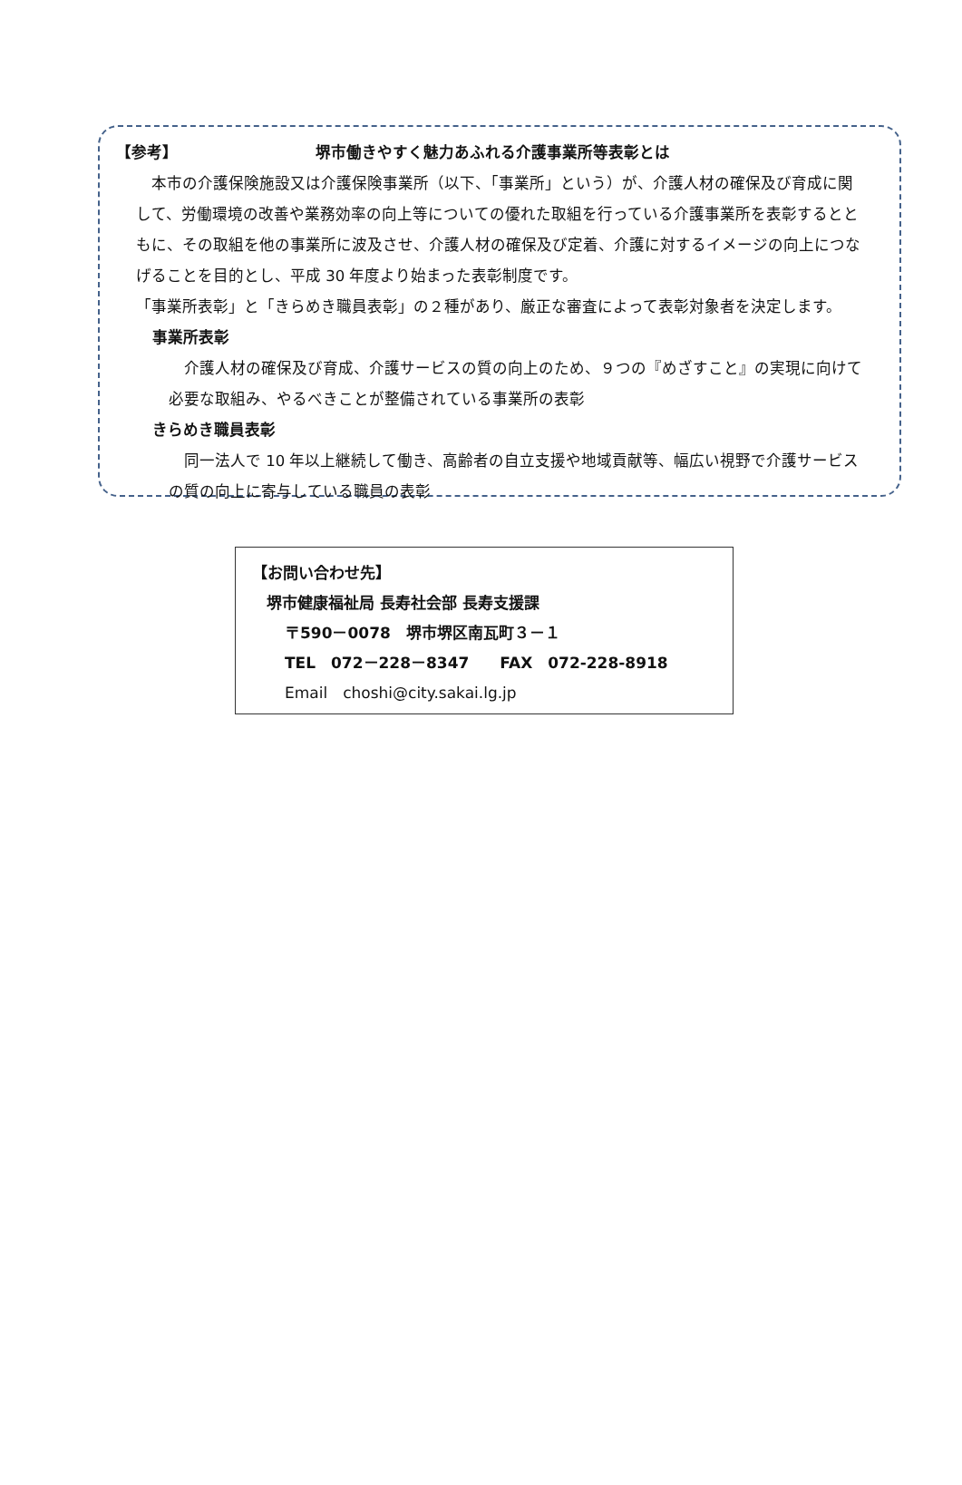【参考】 堺市働きやすく魅力あふれる介護事業所等表彰とは
　本市の介護保険施設又は介護保険事業所（以下、「事業所」という）が、介護人材の確保及び育成に関して、労働環境の改善や業務効率の向上等についての優れた取組を行っている介護事業所を表彰するとともに、その取組を他の事業所に波及させ、介護人材の確保及び定着、介護に対するイメージの向上につなげることを目的とし、平成 30 年度より始まった表彰制度です。
「事業所表彰」と「きらめき職員表彰」の２種があり、厳正な審査によって表彰対象者を決定します。
事業所表彰
　介護人材の確保及び育成、介護サービスの質の向上のため、９つの『めざすこと』の実現に向けて必要な取組み、やるべきことが整備されている事業所の表彰
きらめき職員表彰
　同一法人で 10 年以上継続して働き、高齢者の自立支援や地域貢献等、幅広い視野で介護サービスの質の向上に寄与している職員の表彰
【お問い合わせ先】
堺市健康福祉局 長寿社会部 長寿支援課
〒590－0078　堺市堺区南瓦町３－１
TEL　072－228－8347　　FAX　072-228-8918
Email　choshi@city.sakai.lg.jp